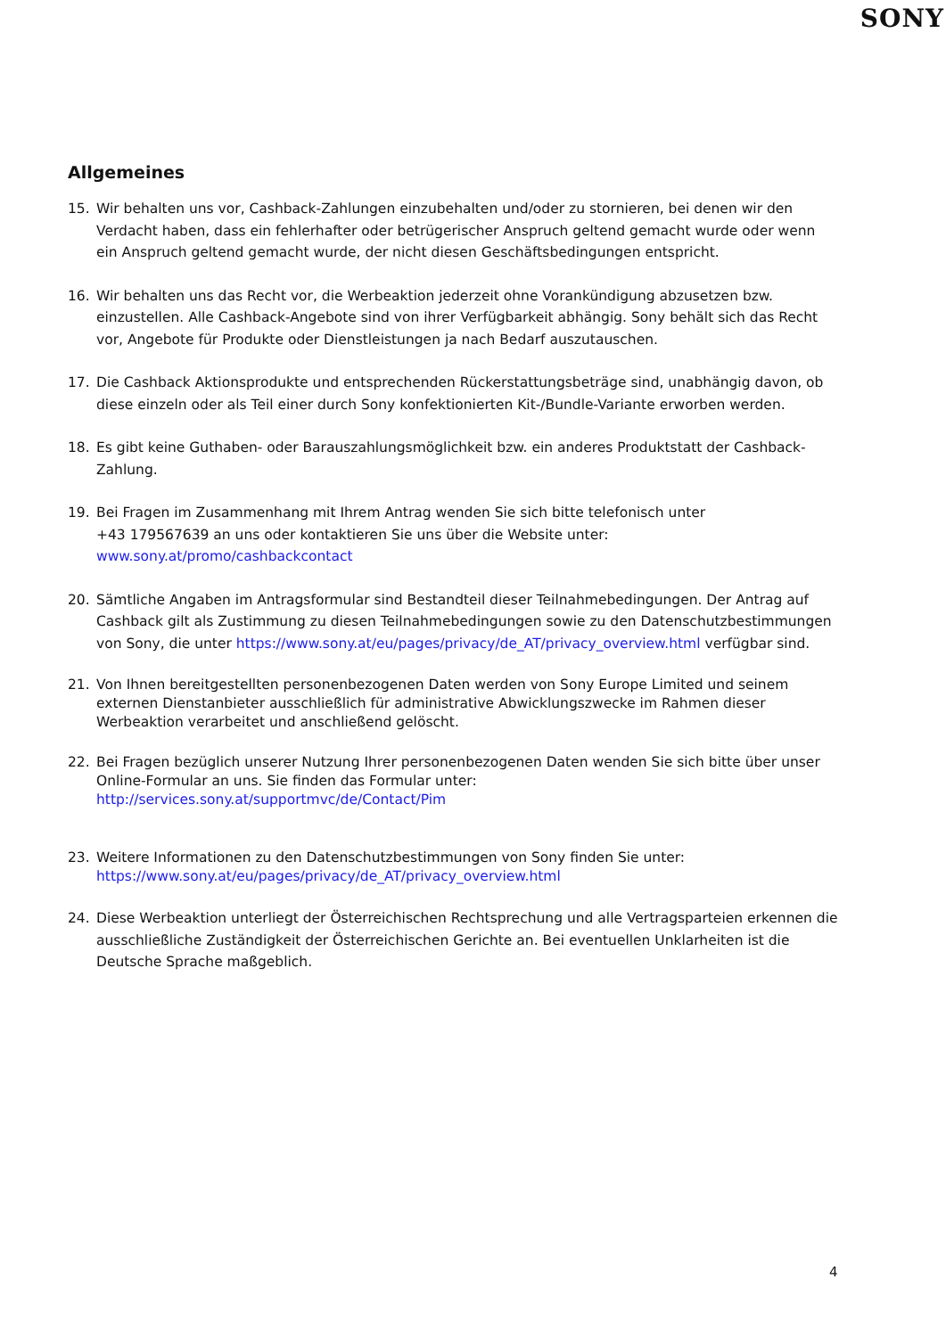SONY
Allgemeines
15. Wir behalten uns vor, Cashback-Zahlungen einzubehalten und/oder zu stornieren, bei denen wir den Verdacht haben, dass ein fehlerhafter oder betrügerischer Anspruch geltend gemacht wurde oder wenn ein Anspruch geltend gemacht wurde, der nicht diesen Geschäftsbedingungen entspricht.
16. Wir behalten uns das Recht vor, die Werbeaktion jederzeit ohne Vorankündigung abzusetzen bzw. einzustellen. Alle Cashback-Angebote sind von ihrer Verfügbarkeit abhängig. Sony behält sich das Recht vor, Angebote für Produkte oder Dienstleistungen ja nach Bedarf auszutauschen.
17. Die Cashback Aktionsprodukte und entsprechenden Rückerstattungsbeträge sind, unabhängig davon, ob diese einzeln oder als Teil einer durch Sony konfektionierten Kit-/Bundle-Variante erworben werden.
18. Es gibt keine Guthaben- oder Barauszahlungsmöglichkeit bzw. ein anderes Produktstatt der Cashback-Zahlung.
19. Bei Fragen im Zusammenhang mit Ihrem Antrag wenden Sie sich bitte telefonisch unter
+43 179567639 an uns oder kontaktieren Sie uns über die Website unter: www.sony.at/promo/cashbackcontact
20. Sämtliche Angaben im Antragsformular sind Bestandteil dieser Teilnahmebedingungen. Der Antrag auf Cashback gilt als Zustimmung zu diesen Teilnahmebedingungen sowie zu den Datenschutzbestimmungen von Sony, die unter https://www.sony.at/eu/pages/privacy/de_AT/privacy_overview.html verfügbar sind.
21. Von Ihnen bereitgestellten personenbezogenen Daten werden von Sony Europe Limited und seinem externen Dienstanbieter ausschließlich für administrative Abwicklungszwecke im Rahmen dieser Werbeaktion verarbeitet und anschließend gelöscht.
22. Bei Fragen bezüglich unserer Nutzung Ihrer personenbezogenen Daten wenden Sie sich bitte über unser Online-Formular an uns. Sie finden das Formular unter:
http://services.sony.at/supportmvc/de/Contact/Pim
23. Weitere Informationen zu den Datenschutzbestimmungen von Sony finden Sie unter:
https://www.sony.at/eu/pages/privacy/de_AT/privacy_overview.html
24. Diese Werbeaktion unterliegt der Österreichischen Rechtsprechung und alle Vertragsparteien erkennen die ausschließliche Zuständigkeit der Österreichischen Gerichte an. Bei eventuellen Unklarheiten ist die Deutsche Sprache maßgeblich.
4